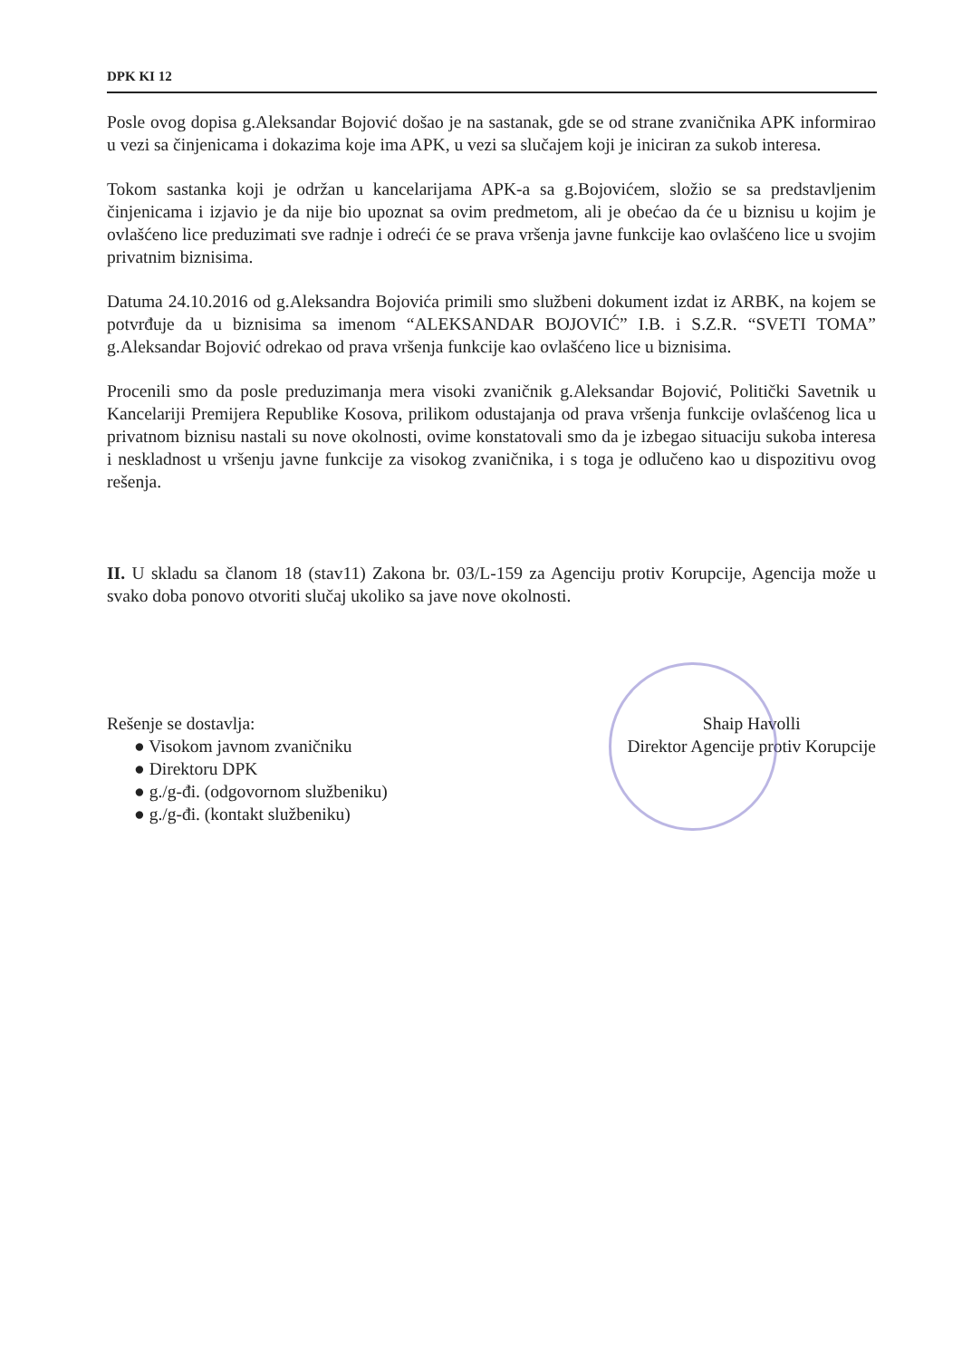DPK KI 12
Posle ovog dopisa g.Aleksandar Bojović došao je na sastanak, gde se od strane zvaničnika APK informirao u vezi sa činjenicama i dokazima koje ima APK, u vezi sa slučajem koji je iniciran za sukob interesa.
Tokom sastanka koji je održan u kancelarijama APK-a sa g.Bojovićem, složio se sa predstavljenim činjenicama i izjavio je da nije bio upoznat sa ovim predmetom, ali je obećao da će u biznisu u kojim je ovlašćeno lice preduzimati sve radnje i odreći će se prava vršenja javne funkcije kao ovlašćeno lice u svojim privatnim biznisima.
Datuma 24.10.2016 od g.Aleksandra Bojovića primili smo službeni dokument izdat iz ARBK, na kojem se potvrđuje da u biznisima sa imenom “ALEKSANDAR BOJOVIĆ” I.B. i S.Z.R. “SVETI TOMA” g.Aleksandar Bojović odrekao od prava vršenja funkcije kao ovlašćeno lice u biznisima.
Procenili smo da posle preduzimanja mera visoki zvaničnik g.Aleksandar Bojović, Politički Savetnik u Kancelariji Premijera Republike Kosova, prilikom odustajanja od prava vršenja funkcije ovlašćenog lica u privatnom biznisu nastali su nove okolnosti, ovime konstatovali smo da je izbegao situaciju sukoba interesa i neskladnost u vršenju javne funkcije za visokog zvaničnika, i s toga je odlučeno kao u dispozitivu ovog rešenja.
II. U skladu sa članom 18 (stav11) Zakona br. 03/L-159 za Agenciju protiv Korupcije, Agencija može u svako doba ponovo otvoriti slučaj ukoliko sa jave nove okolnosti.
Rešenje se dostavlja:
● Visokom javnom zvaničniku
● Direktoru DPK
● g./g-đi. (odgovornom službeniku)
● g./g-đi. (kontakt službeniku)
Shaip Havolli
Direktor Agencije protiv Korupcije